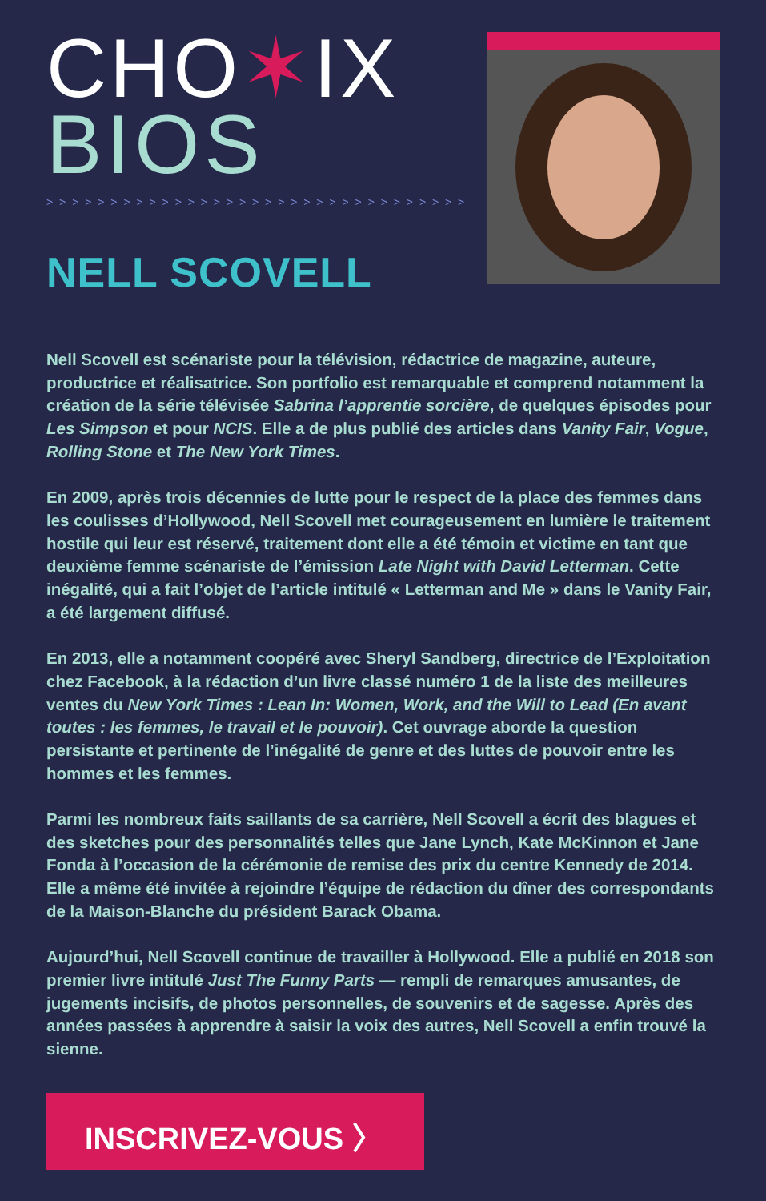CHO✶IX
BIOS
> > > > > > > > > > > > > > > > > > > > > > > > > > > > > > > > >
NELL SCOVELL
Nell Scovell est scénariste pour la télévision, rédactrice de magazine, auteure, productrice et réalisatrice. Son portfolio est remarquable et comprend notamment la création de la série télévisée Sabrina l’apprentie sorcière, de quelques épisodes pour Les Simpson et pour NCIS. Elle a de plus publié des articles dans Vanity Fair, Vogue, Rolling Stone et The New York Times.
En 2009, après trois décennies de lutte pour le respect de la place des femmes dans les coulisses d’Hollywood, Nell Scovell met courageusement en lumière le traitement hostile qui leur est réservé, traitement dont elle a été témoin et victime en tant que deuxième femme scénariste de l’émission Late Night with David Letterman. Cette inégalité, qui a fait l’objet de l’article intitulé « Letterman and Me » dans le Vanity Fair, a été largement diffusé.
En 2013, elle a notamment coopéré avec Sheryl Sandberg, directrice de l’Exploitation chez Facebook, à la rédaction d’un livre classé numéro 1 de la liste des meilleures ventes du New York Times : Lean In: Women, Work, and the Will to Lead (En avant toutes : les femmes, le travail et le pouvoir). Cet ouvrage aborde la question persistante et pertinente de l’inégalité de genre et des luttes de pouvoir entre les hommes et les femmes.
Parmi les nombreux faits saillants de sa carrière, Nell Scovell a écrit des blagues et des sketches pour des personnalités telles que Jane Lynch, Kate McKinnon et Jane Fonda à l’occasion de la cérémonie de remise des prix du centre Kennedy de 2014. Elle a même été invitée à rejoindre l’équipe de rédaction du dîner des correspondants de la Maison-Blanche du président Barack Obama.
Aujourd’hui, Nell Scovell continue de travailler à Hollywood. Elle a publié en 2018 son premier livre intitulé Just The Funny Parts — rempli de remarques amusantes, de jugements incisifs, de photos personnelles, de souvenirs et de sagesse. Après des années passées à apprendre à saisir la voix des autres, Nell Scovell a enfin trouvé la sienne.
INSCRIVEZ-VOUS 〉